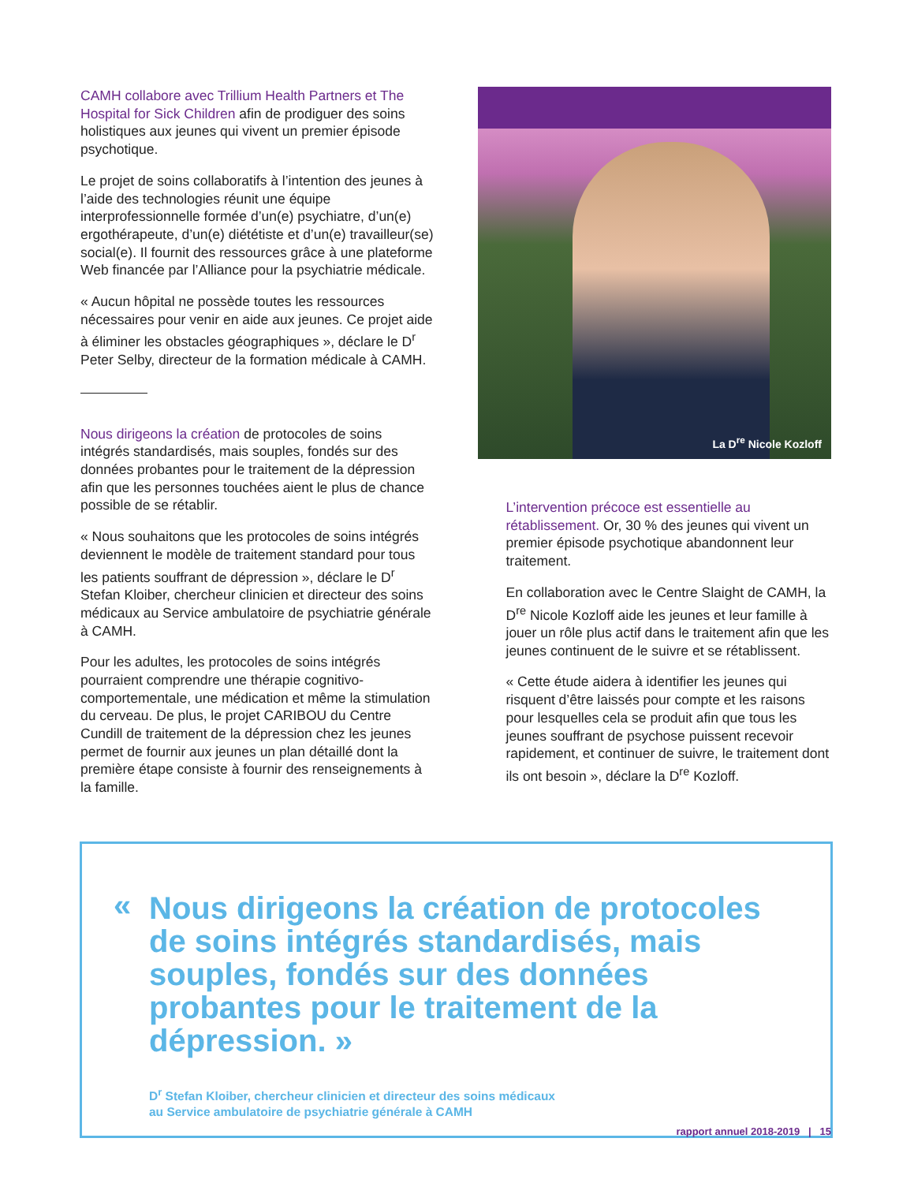CAMH collabore avec Trillium Health Partners et The Hospital for Sick Children afin de prodiguer des soins holistiques aux jeunes qui vivent un premier épisode psychotique.
Le projet de soins collaboratifs à l’intention des jeunes à l’aide des technologies réunit une équipe interprofessionnelle formée d’un(e) psychiatre, d’un(e) ergothérapeute, d’un(e) diététiste et d’un(e) travailleur(se) social(e). Il fournit des ressources grâce à une plateforme Web financée par l’Alliance pour la psychiatrie médicale.
« Aucun hôpital ne possède toutes les ressources nécessaires pour venir en aide aux jeunes. Ce projet aide à éliminer les obstacles géographiques », déclare le D<sup>r</sup> Peter Selby, directeur de la formation médicale à CAMH.
Nous dirigeons la création de protocoles de soins intégrés standardisés, mais souples, fondés sur des données probantes pour le traitement de la dépression afin que les personnes touchées aient le plus de chance possible de se rétablir.
« Nous souhaitons que les protocoles de soins intégrés deviennent le modèle de traitement standard pour tous les patients souffrant de dépression », déclare le D<sup>r</sup> Stefan Kloiber, chercheur clinicien et directeur des soins médicaux au Service ambulatoire de psychiatrie générale à CAMH.
Pour les adultes, les protocoles de soins intégrés pourraient comprendre une thérapie cognitivo-comportementale, une médication et même la stimulation du cerveau. De plus, le projet CARIBOU du Centre Cundill de traitement de la dépression chez les jeunes permet de fournir aux jeunes un plan détaillé dont la première étape consiste à fournir des renseignements à la famille.
La D<sup>re</sup> Nicole Kozloff
L’intervention précoce est essentielle au rétablissement. Or, 30 % des jeunes qui vivent un premier épisode psychotique abandonnent leur traitement.
En collaboration avec le Centre Slaight de CAMH, la D<sup>re</sup> Nicole Kozloff aide les jeunes et leur famille à jouer un rôle plus actif dans le traitement afin que les jeunes continuent de le suivre et se rétablissent.
« Cette étude aidera à identifier les jeunes qui risquent d’être laissés pour compte et les raisons pour lesquelles cela se produit afin que tous les jeunes souffrant de psychose puissent recevoir rapidement, et continuer de suivre, le traitement dont ils ont besoin », déclare la D<sup>re</sup> Kozloff.
«
Nous dirigeons la création de protocoles de soins intégrés standardisés, mais souples, fondés sur des données probantes pour le traitement de la dépression. »
D<sup>r</sup> Stefan Kloiber, chercheur clinicien et directeur des soins médicaux
au Service ambulatoire de psychiatrie générale à CAMH
rapport annuel 2018-2019 | 15